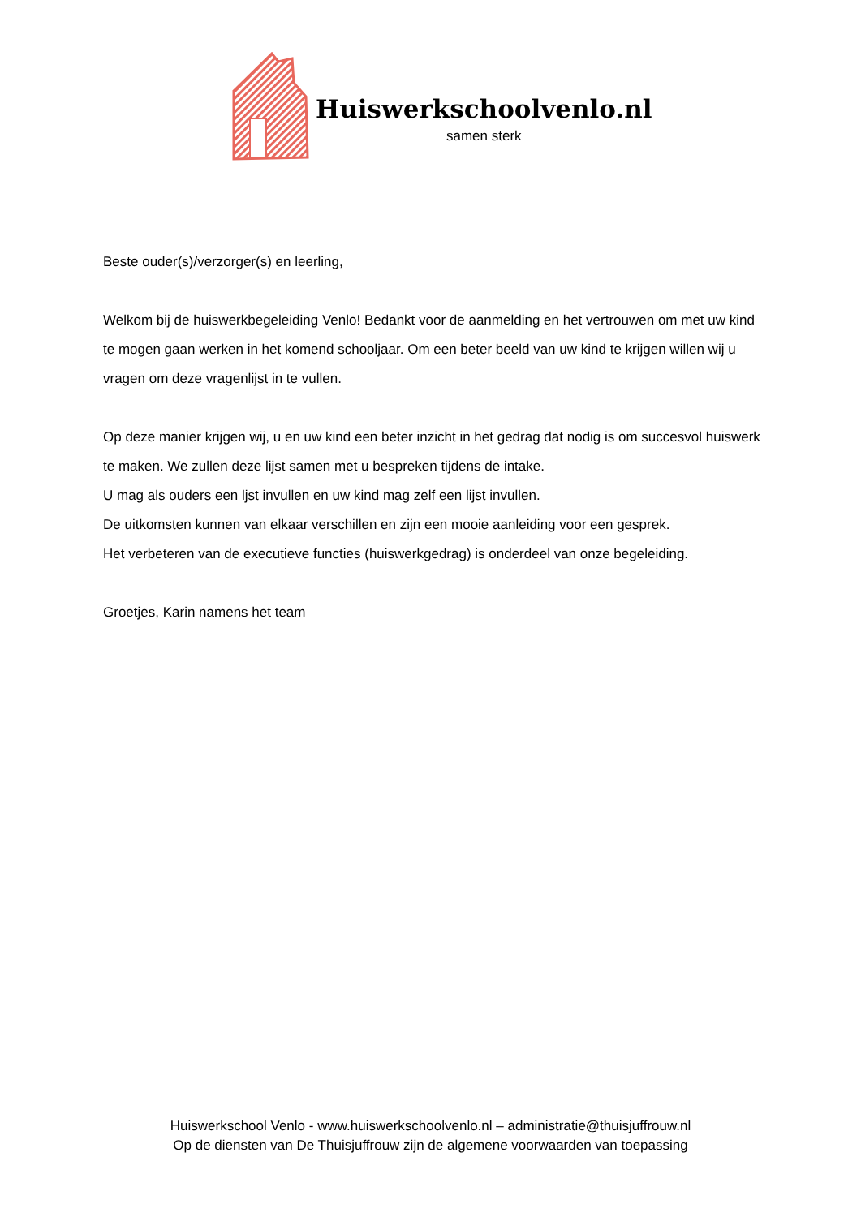Huiswerkschoolvenlo.nl
samen sterk
Beste ouder(s)/verzorger(s) en leerling,
Welkom bij de huiswerkbegeleiding Venlo! Bedankt voor de aanmelding en het vertrouwen om met uw kind te mogen gaan werken in het komend schooljaar. Om een beter beeld van uw kind te krijgen willen wij u vragen om deze vragenlijst in te vullen.
Op deze manier krijgen wij, u en uw kind een beter inzicht in het gedrag dat nodig is om succesvol huiswerk te maken. We zullen deze lijst samen met u bespreken tijdens de intake.
U mag als ouders een ljst invullen en uw kind mag zelf een lijst invullen.
De uitkomsten kunnen van elkaar verschillen en zijn een mooie aanleiding voor een gesprek.
Het verbeteren van de executieve functies (huiswerkgedrag) is onderdeel van onze begeleiding.
Groetjes, Karin namens het team
Huiswerkschool Venlo - www.huiswerkschoolvenlo.nl – administratie@thuisjuffrouw.nl
Op de diensten van De Thuisjuffrouw zijn de algemene voorwaarden van toepassing